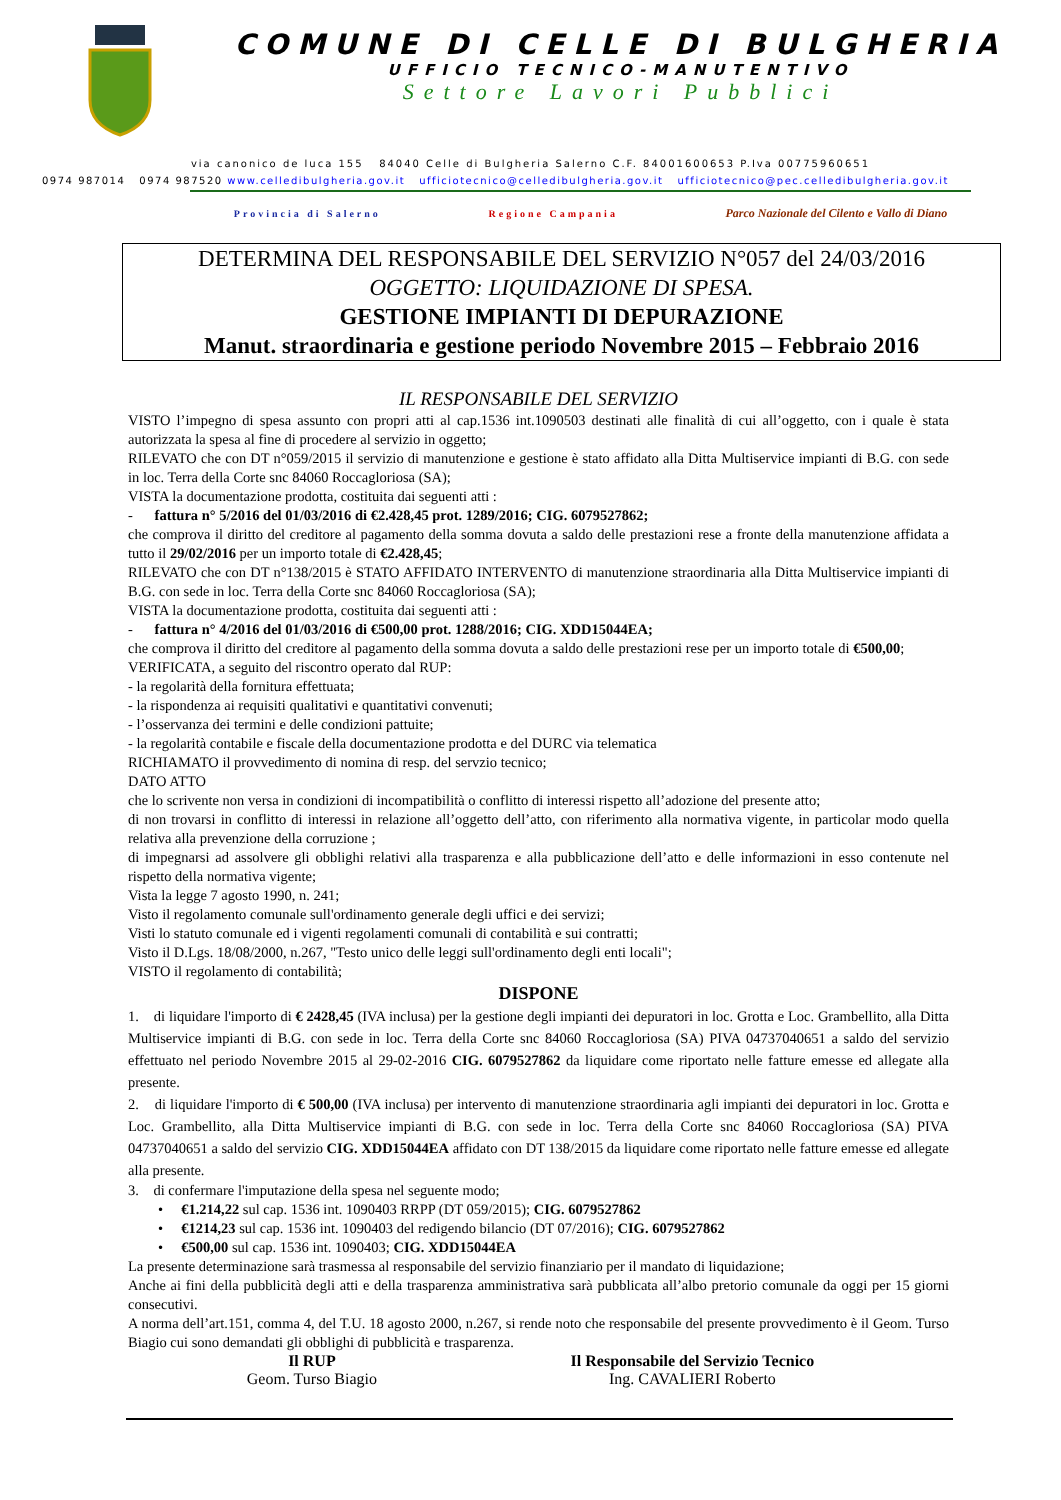COMUNE DI CELLE DI BULGHERIA
UFFICIO TECNICO-MANUTENTIVO
Settore Lavori Pubblici
via canonico de luca 155 84040 Celle di Bulgheria Salerno C.F. 84001600653 P.Iva 00775960651
0974 987014 0974 987520 www.celledibulgheria.gov.it ufficiotecnico@celledibulgheria.gov.it ufficiotecnico@pec.celledibulgheria.gov.it
Provincia di Salerno Regione Campania Parco Nazionale del Cilento e Vallo di Diano
DETERMINA DEL RESPONSABILE DEL SERVIZIO N°057 del 24/03/2016
OGGETTO: LIQUIDAZIONE DI SPESA.
GESTIONE IMPIANTI DI DEPURAZIONE
Manut. straordinaria e gestione periodo Novembre 2015 – Febbraio 2016
IL RESPONSABILE DEL SERVIZIO
VISTO l’impegno di spesa assunto con propri atti al cap.1536 int.1090503 destinati alle finalità di cui all’oggetto, con i quale è stata autorizzata la spesa al fine di procedere al servizio in oggetto;
RILEVATO che con DT n°059/2015 il servizio di manutenzione e gestione è stato affidato alla Ditta Multiservice impianti di B.G. con sede in loc. Terra della Corte snc 84060 Roccagloriosa (SA);
VISTA la documentazione prodotta, costituita dai seguenti atti :
- fattura n° 5/2016 del 01/03/2016 di €2.428,45 prot. 1289/2016; CIG. 6079527862;
che comprova il diritto del creditore al pagamento della somma dovuta a saldo delle prestazioni rese a fronte della manutenzione affidata a tutto il 29/02/2016 per un importo totale di €2.428,45;
RILEVATO che con DT n°138/2015 è STATO AFFIDATO INTERVENTO di manutenzione straordinaria alla Ditta Multiservice impianti di B.G. con sede in loc. Terra della Corte snc 84060 Roccagloriosa (SA);
VISTA la documentazione prodotta, costituita dai seguenti atti :
- fattura n° 4/2016 del 01/03/2016 di €500,00 prot. 1288/2016; CIG. XDD15044EA;
che comprova il diritto del creditore al pagamento della somma dovuta a saldo delle prestazioni rese per un importo totale di €500,00;
VERIFICATA, a seguito del riscontro operato dal RUP:
- la regolarità della fornitura effettuata;
- la rispondenza ai requisiti qualitativi e quantitativi convenuti;
- l’osservanza dei termini e delle condizioni pattuite;
- la regolarità contabile e fiscale della documentazione prodotta e del DURC via telematica
RICHIAMATO il provvedimento di nomina di resp. del servzio tecnico;
DATO ATTO
che lo scrivente non versa in condizioni di incompatibilità o conflitto di interessi rispetto all’adozione del presente atto;
di non trovarsi in conflitto di interessi in relazione all’oggetto dell’atto, con riferimento alla normativa vigente, in particolar modo quella relativa alla prevenzione della corruzione ;
di impegnarsi ad assolvere gli obblighi relativi alla trasparenza e alla pubblicazione dell’atto e delle informazioni in esso contenute nel rispetto della normativa vigente;
Vista la legge 7 agosto 1990, n. 241;
Visto il regolamento comunale sull'ordinamento generale degli uffici e dei servizi;
Visti lo statuto comunale ed i vigenti regolamenti comunali di contabilità e sui contratti;
Visto il D.Lgs. 18/08/2000, n.267, "Testo unico delle leggi sull'ordinamento degli enti locali";
VISTO il regolamento di contabilità;
DISPONE
1. di liquidare l'importo di € 2428,45 (IVA inclusa) per la gestione degli impianti dei depuratori in loc. Grotta e Loc. Grambellito, alla Ditta Multiservice impianti di B.G. con sede in loc. Terra della Corte snc 84060 Roccagloriosa (SA) PIVA 04737040651 a saldo del servizio effettuato nel periodo Novembre 2015 al 29-02-2016 CIG. 6079527862 da liquidare come riportato nelle fatture emesse ed allegate alla presente.
2. di liquidare l'importo di € 500,00 (IVA inclusa) per intervento di manutenzione straordinaria agli impianti dei depuratori in loc. Grotta e Loc. Grambellito, alla Ditta Multiservice impianti di B.G. con sede in loc. Terra della Corte snc 84060 Roccagloriosa (SA) PIVA 04737040651 a saldo del servizio CIG. XDD15044EA affidato con DT 138/2015 da liquidare come riportato nelle fatture emesse ed allegate alla presente.
3. di confermare l'imputazione della spesa nel seguente modo;
• €1.214,22 sul cap. 1536 int. 1090403 RRPP (DT 059/2015); CIG. 6079527862
• €1214,23 sul cap. 1536 int. 1090403 del redigendo bilancio (DT 07/2016); CIG. 6079527862
• €500,00 sul cap. 1536 int. 1090403; CIG. XDD15044EA
La presente determinazione sarà trasmessa al responsabile del servizio finanziario per il mandato di liquidazione;
Anche ai fini della pubblicità degli atti e della trasparenza amministrativa sarà pubblicata all’albo pretorio comunale da oggi per 15 giorni consecutivi.
A norma dell’art.151, comma 4, del T.U. 18 agosto 2000, n.267, si rende noto che responsabile del presente provvedimento è il Geom. Turso Biagio cui sono demandati gli obblighi di pubblicità e trasparenza.
Il RUP
Geom. Turso Biagio
Il Responsabile del Servizio Tecnico
Ing. CAVALIERI Roberto